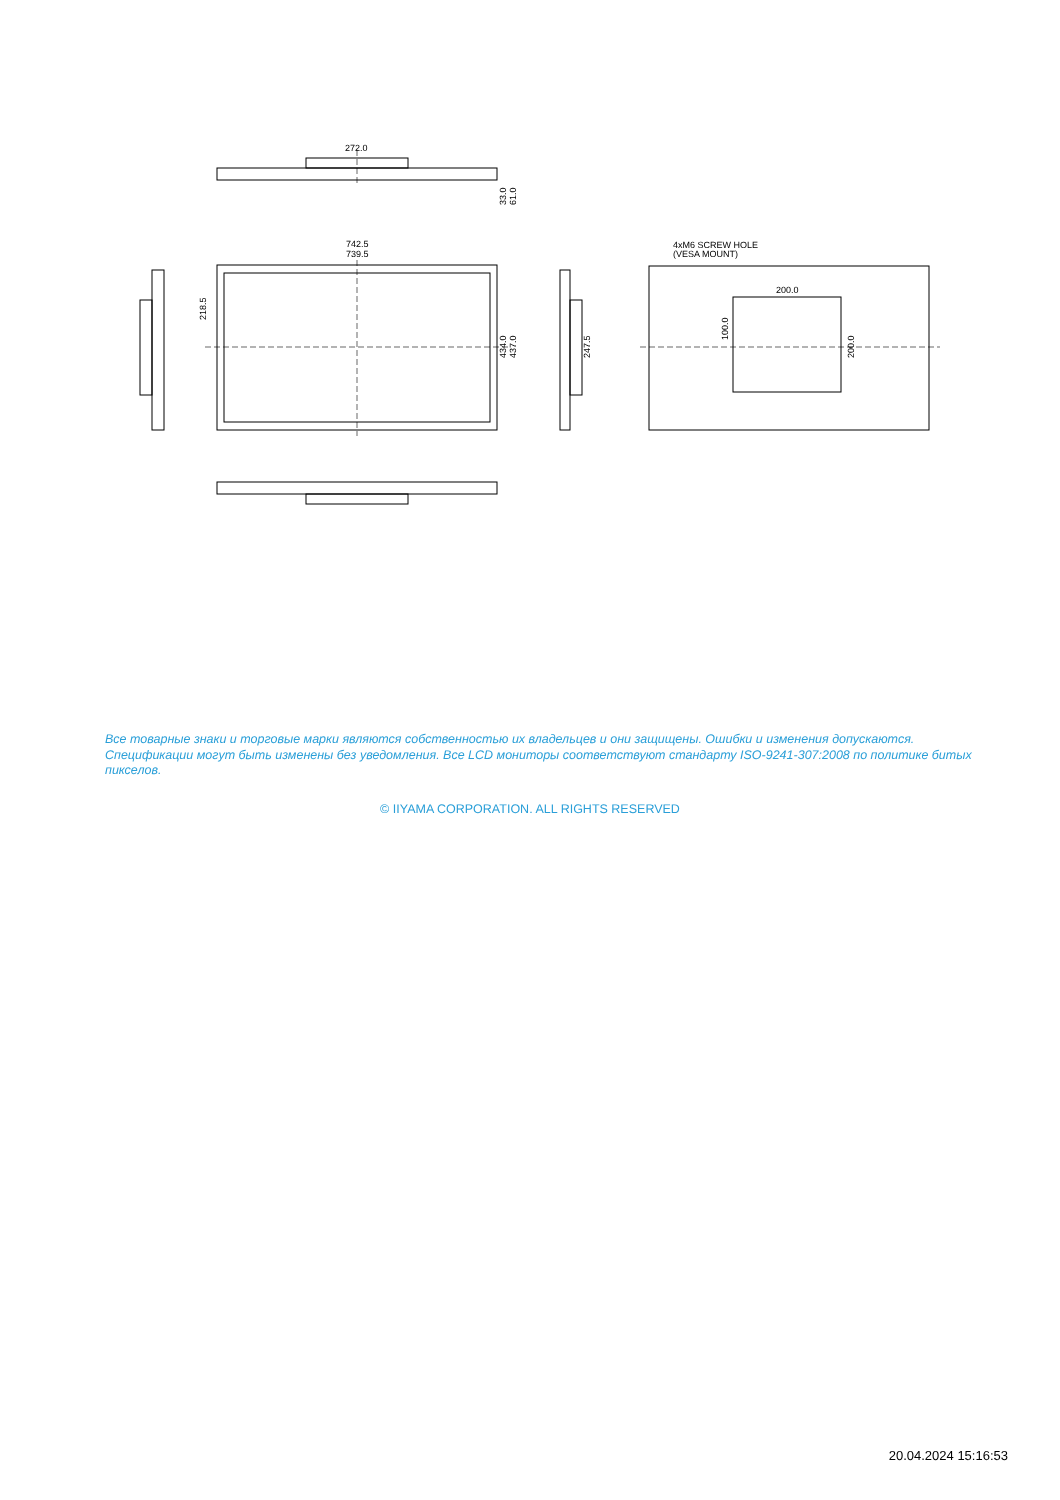272.0
742.5
739.5
218.5
434.0
437.0
33.0
61.0
247.5
4xM6 SCREW HOLE
(VESA MOUNT)
200.0
100.0
200.0
Все товарные знаки и торговые марки являются собственностью их владельцев и они защищены. Ошибки и изменения допускаются. Спецификации могут быть изменены без уведомления. Все LCD мониторы соответствуют стандарту ISO-9241-307:2008 по политике битых пикселов.
© IIYAMA CORPORATION. ALL RIGHTS RESERVED
20.04.2024 15:16:53